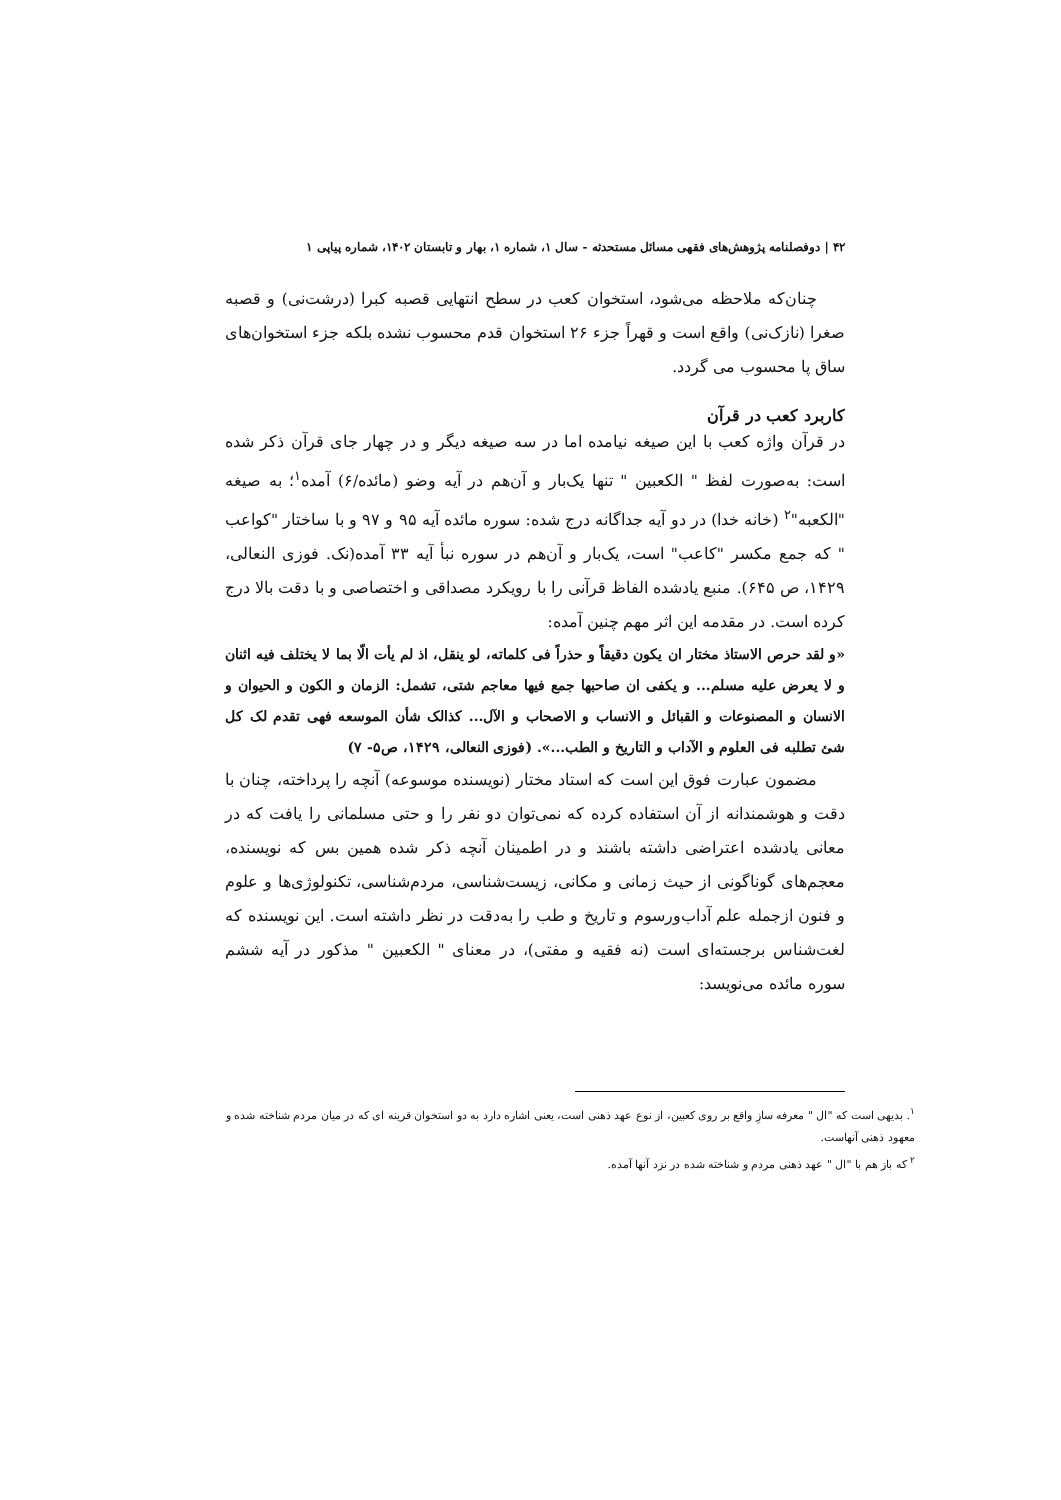۴۲ | دوفصلنامه پژوهش‌های فقهی مسائل مستحدثه - سال ۱، شماره ۱، بهار و تابستان ۱۴۰۲، شماره پیاپی ۱
چنان‌که ملاحظه می‌شود، استخوان کعب در سطح انتهایی قصبه کبرا (درشت‌نی) و قصبه صغرا (نازک‌نی) واقع است و قهراً جزء ۲۶ استخوان قدم محسوب نشده بلکه جزء استخوان‌های ساق پا محسوب می گردد.
کاربرد کعب در قرآن
در قرآن واژه کعب با این صیغه نیامده اما در سه صیغه دیگر و در چهار جای قرآن ذکر شده است: به‌صورت لفظ " الکعبین " تنها یک‌بار و آن‌هم در آیه وضو (مائده/۶) آمده<sup>۱</sup>؛ به صیغه "الکعبه"<sup>۲</sup> (خانه خدا) در دو آیه جداگانه درج شده: سوره مائده آیه ۹۵ و ۹۷ و با ساختار "کواعب " که جمع مکسر "کاعب" است، یک‌بار و آن‌هم در سوره نبأ آیه ۳۳ آمده(نک. فوزی النعالی، ۱۴۲۹، ص ۶۴۵). منبع یادشده الفاظ قرآنی را با رویکرد مصداقی و اختصاصی و با دقت بالا درج کرده است. در مقدمه این اثر مهم چنین آمده:
«و لقد حرص الاستاذ مختار ان یکون دقیقاً و حذراً فی کلماته، لو ینقل، اذ لم یأت الّا بما لا یختلف فیه اثنان و لا یعرض علیه مسلم... و یکفی ان صاحبها جمع فیها معاجم شتی، تشمل: الزمان و الکون و الحیوان و الانسان و المصنوعات و القبائل و الانساب و الاصحاب و الآل... کذالک شأن الموسعه فهی تقدم لک کل شئ تطلبه فی العلوم و الآداب و التاریخ و الطب...». (فوزی النعالی، ۱۴۲۹، ص۵- ۷)
مضمون عبارت فوق این است که استاد مختار (نویسنده موسوعه) آنچه را پرداخته، چنان با دقت و هوشمندانه از آن استفاده کرده که نمی‌توان دو نفر را و حتی مسلمانی را یافت که در معانی یادشده اعتراضی داشته باشند و در اطمینان آنچه ذکر شده همین بس که نویسنده، معجم‌های گوناگونی از حیث زمانی و مکانی، زیست‌شناسی، مردم‌شناسی، تکنولوژی‌ها و علوم و فنون ازجمله علم آداب‌ورسوم و تاریخ و طب را به‌دقت در نظر داشته است. این نویسنده که لغت‌شناس برجسته‌ای است (نه فقیه و مفتی)، در معنای " الکعبین " مذکور در آیه ششم سوره مائده می‌نویسد:
<sup>۱</sup>. بدیهی است که "ال " معرفه سازِ واقع بر روی کعبین، از نوع عهد ذهنی است، یعنی اشاره دارد به دو استخوان قرینه ای که در میان مردم شناخته شده و معهود ذهنی آنهاست.
<sup>۲</sup> که باز هم با "ال " عهد ذهنی مردم و شناخته شده در نزد آنها آمده.